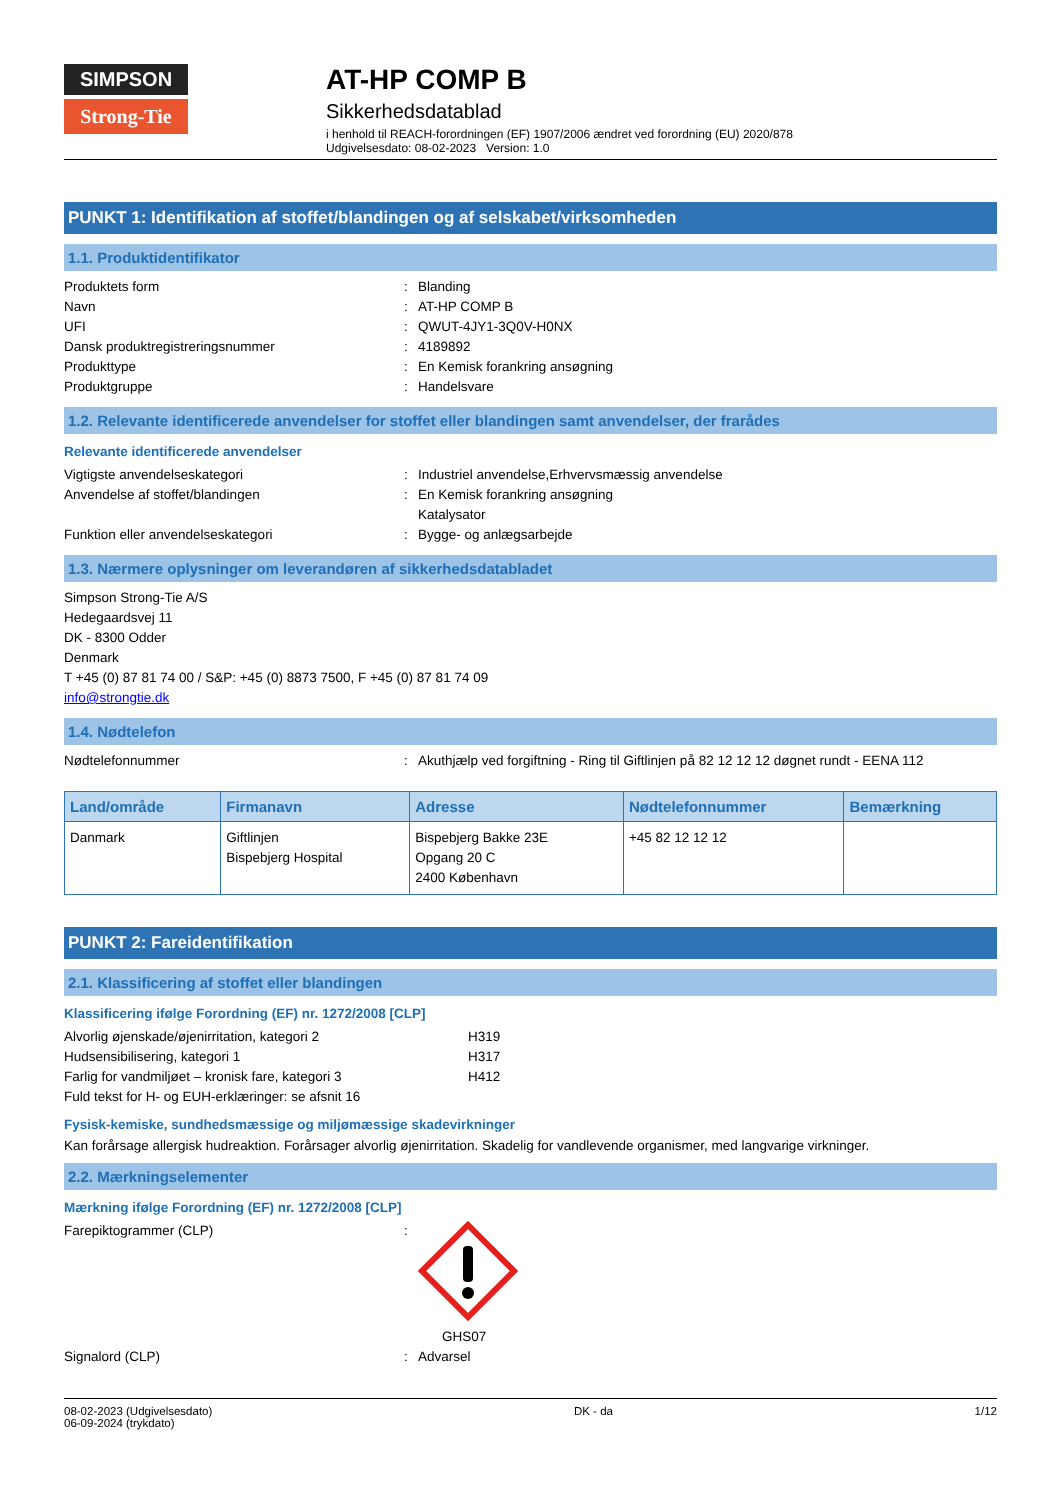SIMPSON
Strong-Tie
AT-HP COMP B
Sikkerhedsdatablad
i henhold til REACH-forordningen (EF) 1907/2006 ændret ved forordning (EU) 2020/878
Udgivelsesdato: 08-02-2023 Version: 1.0
PUNKT 1: Identifikation af stoffet/blandingen og af selskabet/virksomheden
1.1. Produktidentifikator
Produktets form: Blanding
Navn: AT-HP COMP B
UFI: QWUT-4JY1-3Q0V-H0NX
Dansk produktregistreringsnummer: 4189892
Produkttype: En Kemisk forankring ansøgning
Produktgruppe: Handelsvare
1.2. Relevante identificerede anvendelser for stoffet eller blandingen samt anvendelser, der frarådes
Relevante identificerede anvendelser
Vigtigste anvendelseskategori: Industriel anvendelse,Erhvervsmæssig anvendelse
Anvendelse af stoffet/blandingen: En Kemisk forankring ansøgning
Katalysator
Funktion eller anvendelseskategori: Bygge- og anlægsarbejde
1.3. Nærmere oplysninger om leverandøren af sikkerhedsdatabladet
Simpson Strong-Tie A/S
Hedegaardsvej 11
DK - 8300 Odder
Denmark
T +45 (0) 87 81 74 00 / S&P: +45 (0) 8873 7500, F +45 (0) 87 81 74 09
info@strongtie.dk
1.4. Nødtelefon
Nødtelefonnummer: Akuthjælp ved forgiftning - Ring til Giftlinjen på 82 12 12 12 døgnet rundt - EENA 112
| Land/område | Firmanavn | Adresse | Nødtelefonnummer | Bemærkning |
| --- | --- | --- | --- | --- |
| Danmark | Giftlinjen Bispebjerg Hospital | Bispebjerg Bakke 23E Opgang 20 C 2400 København | +45 82 12 12 12 | |
PUNKT 2: Fareidentifikation
2.1. Klassificering af stoffet eller blandingen
Klassificering ifølge Forordning (EF) nr. 1272/2008 [CLP]
Alvorlig øjenskade/øjenirritation, kategori 2 H319
Hudsensibilisering, kategori 1 H317
Farlig for vandmiljøet – kronisk fare, kategori 3 H412
Fuld tekst for H- og EUH-erklæringer: se afsnit 16
Fysisk-kemiske, sundhedsmæssige og miljømæssige skadevirkninger
Kan forårsage allergisk hudreaktion. Forårsager alvorlig øjenirritation. Skadelig for vandlevende organismer, med langvarige virkninger.
2.2. Mærkningselementer
Mærkning ifølge Forordning (EF) nr. 1272/2008 [CLP]
Farepiktogrammer (CLP):
GHS07
Signalord (CLP): Advarsel
08-02-2023 (Udgivelsesdato)
06-09-2024 (trykdato) DK - da 1/12